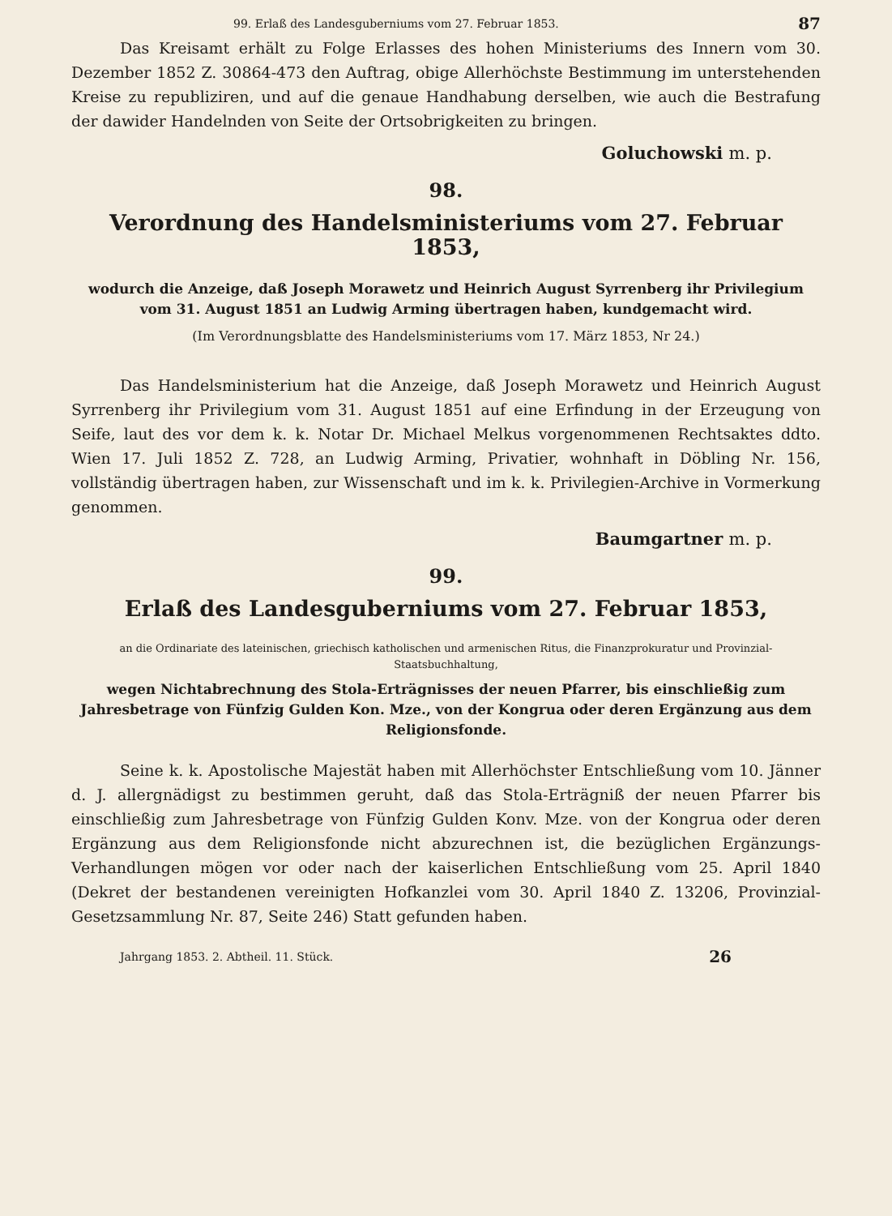99. Erlaß des Landesguberniums vom 27. Februar 1853. 87
Das Kreisamt erhält zu Folge Erlasses des hohen Ministeriums des Innern vom 30. Dezember 1852 Z. 30864-473 den Auftrag, obige Allerhöchste Bestimmung im unterstehenden Kreise zu republiziren, und auf die genaue Handhabung derselben, wie auch die Bestrafung der dawider Handelnden von Seite der Ortsobrigkeiten zu bringen.
Goluchowski m. p.
98.
Verordnung des Handelsministeriums vom 27. Februar 1853,
wodurch die Anzeige, daß Joseph Morawetz und Heinrich August Syrrenberg ihr Privilegium vom 31. August 1851 an Ludwig Arming übertragen haben, kundgemacht wird.
(Im Verordnungsblatte des Handelsministeriums vom 17. März 1853, Nr 24.)
Das Handelsministerium hat die Anzeige, daß Joseph Morawetz und Heinrich August Syrrenberg ihr Privilegium vom 31. August 1851 auf eine Erfindung in der Erzeugung von Seife, laut des vor dem k. k. Notar Dr. Michael Melkus vorgenommenen Rechtsaktes ddto. Wien 17. Juli 1852 Z. 728, an Ludwig Arming, Privatier, wohnhaft in Döbling Nr. 156, vollständig übertragen haben, zur Wissenschaft und im k. k. Privilegien-Archive in Vormerkung genommen.
Baumgartner m. p.
99.
Erlaß des Landesguberniums vom 27. Februar 1853,
an die Ordinariate des lateinischen, griechisch katholischen und armenischen Ritus, die Finanzprokuratur und Provinzial-Staatsbuchhaltung,
wegen Nichtabrechnung des Stola-Erträgnisses der neuen Pfarrer, bis einschließig zum Jahresbetrage von Fünfzig Gulden Kon. Mze., von der Kongrua oder deren Ergänzung aus dem Religionsfonde.
Seine k. k. Apostolische Majestät haben mit Allerhöchster Entschließung vom 10. Jänner d. J. allergnädigst zu bestimmen geruht, daß das Stola-Erträgniß der neuen Pfarrer bis einschließig zum Jahresbetrage von Fünfzig Gulden Konv. Mze. von der Kongrua oder deren Ergänzung aus dem Religionsfonde nicht abzurechnen ist, die bezüglichen Ergänzungs-Verhandlungen mögen vor oder nach der kaiserlichen Entschließung vom 25. April 1840 (Dekret der bestandenen vereinigten Hofkanzlei vom 30. April 1840 Z. 13206, Provinzial-Gesetzsammlung Nr. 87, Seite 246) Statt gefunden haben.
Jahrgang 1853. 2. Abtheil. 11. Stück. 26